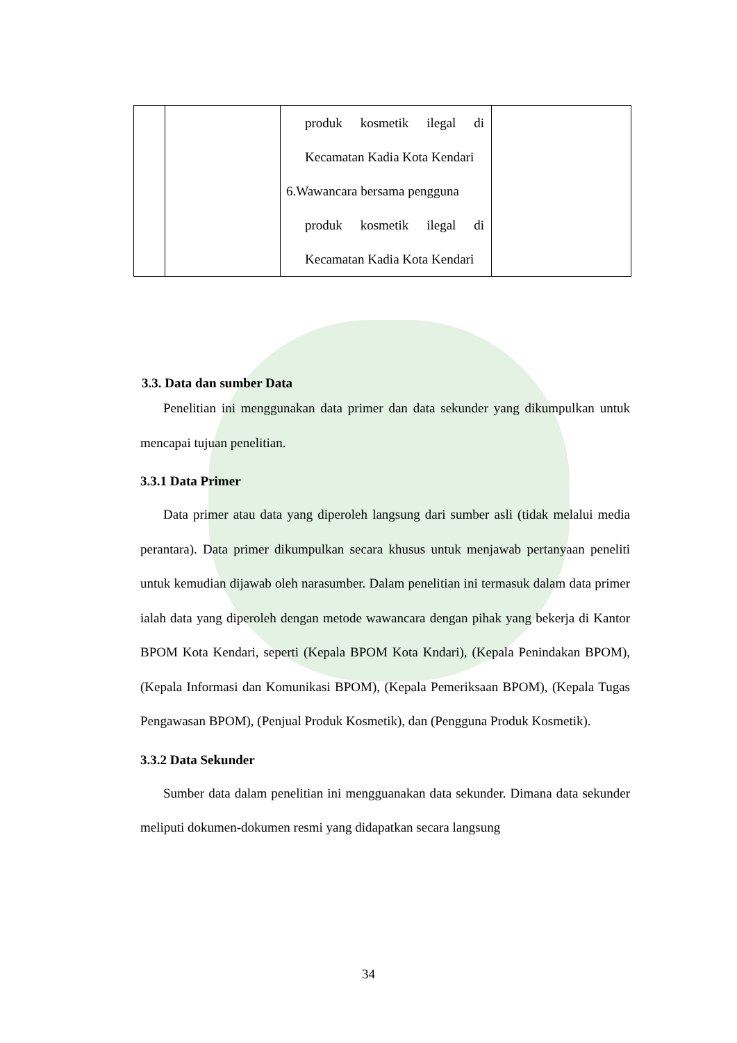| | | produk kosmetik ilegal di Kecamatan Kadia Kota Kendari 6.Wawancara bersama pengguna produk kosmetik ilegal di Kecamatan Kadia Kota Kendari | |
3.3. Data dan sumber Data
Penelitian ini menggunakan data primer dan data sekunder yang dikumpulkan untuk mencapai tujuan penelitian.
3.3.1 Data Primer
Data primer atau data yang diperoleh langsung dari sumber asli (tidak melalui media perantara). Data primer dikumpulkan secara khusus untuk menjawab pertanyaan peneliti untuk kemudian dijawab oleh narasumber. Dalam penelitian ini termasuk dalam data primer ialah data yang diperoleh dengan metode wawancara dengan pihak yang bekerja di Kantor BPOM Kota Kendari, seperti (Kepala BPOM Kota Kndari), (Kepala Penindakan BPOM), (Kepala Informasi dan Komunikasi BPOM), (Kepala Pemeriksaan BPOM), (Kepala Tugas Pengawasan BPOM), (Penjual Produk Kosmetik), dan (Pengguna Produk Kosmetik).
3.3.2 Data Sekunder
Sumber data dalam penelitian ini mengguanakan data sekunder. Dimana data sekunder meliputi dokumen-dokumen resmi yang didapatkan secara langsung
34